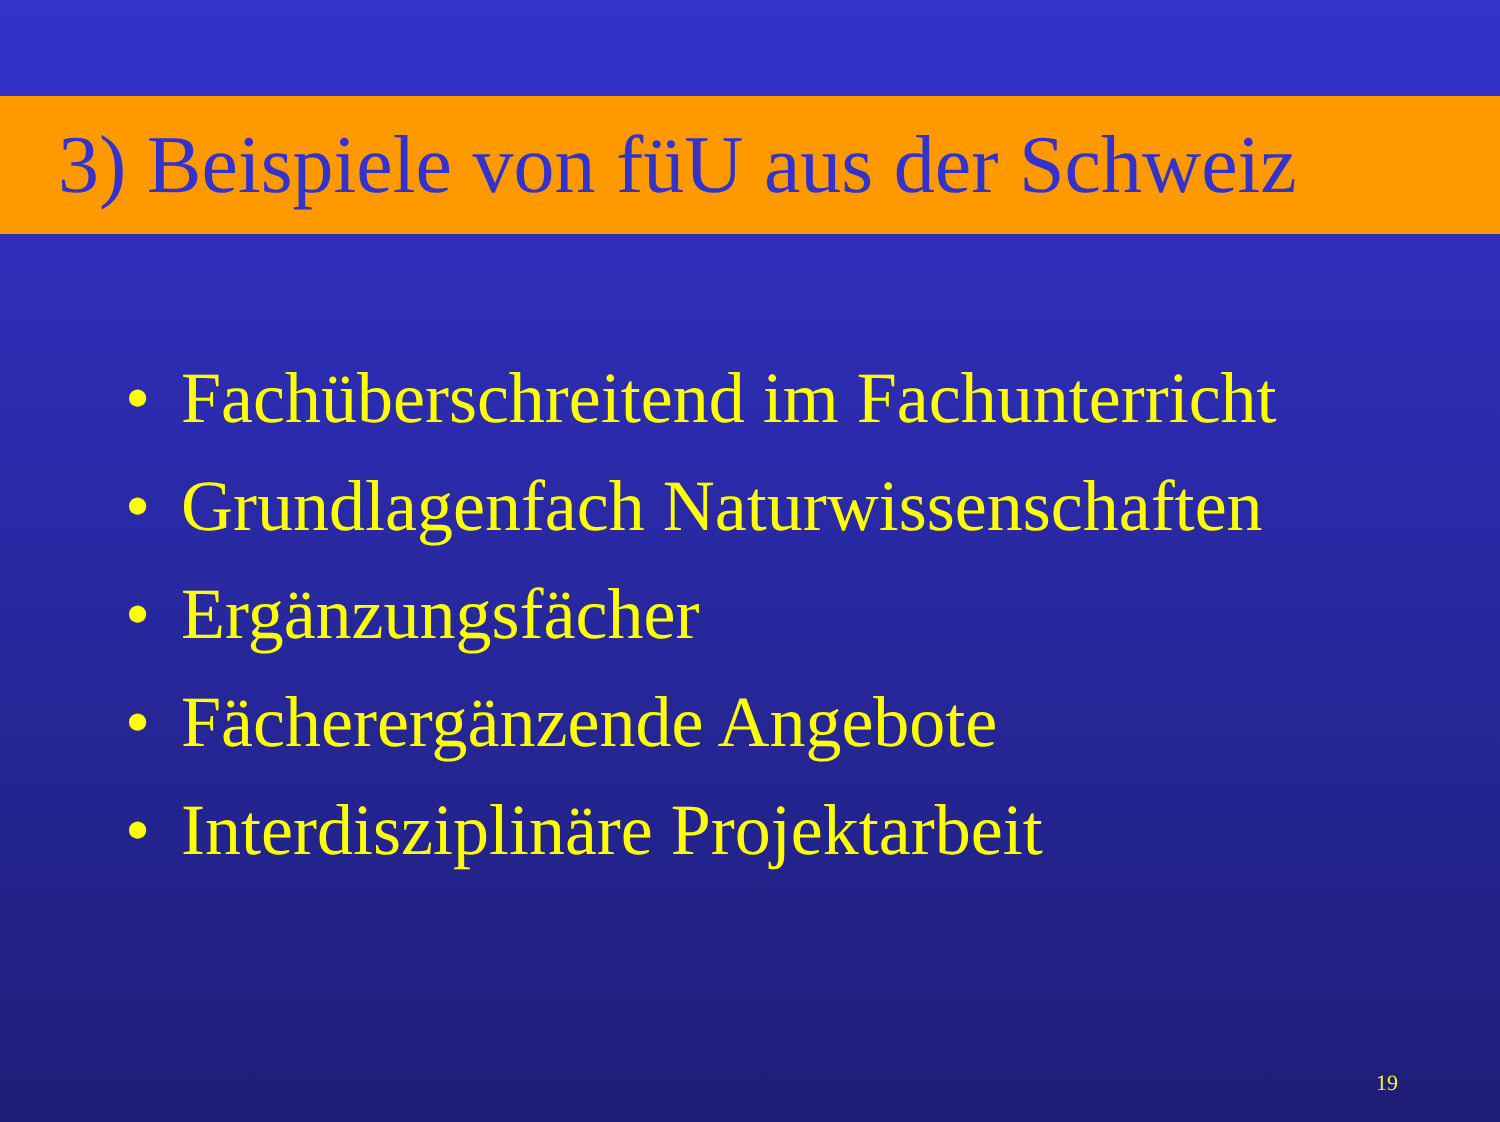3) Beispiele von füU aus der Schweiz
• Fachüberschreitend im Fachunterricht
• Grundlagenfach Naturwissenschaften
• Ergänzungsfächer
• Fächerergänzende Angebote
• Interdisziplinäre Projektarbeit
19